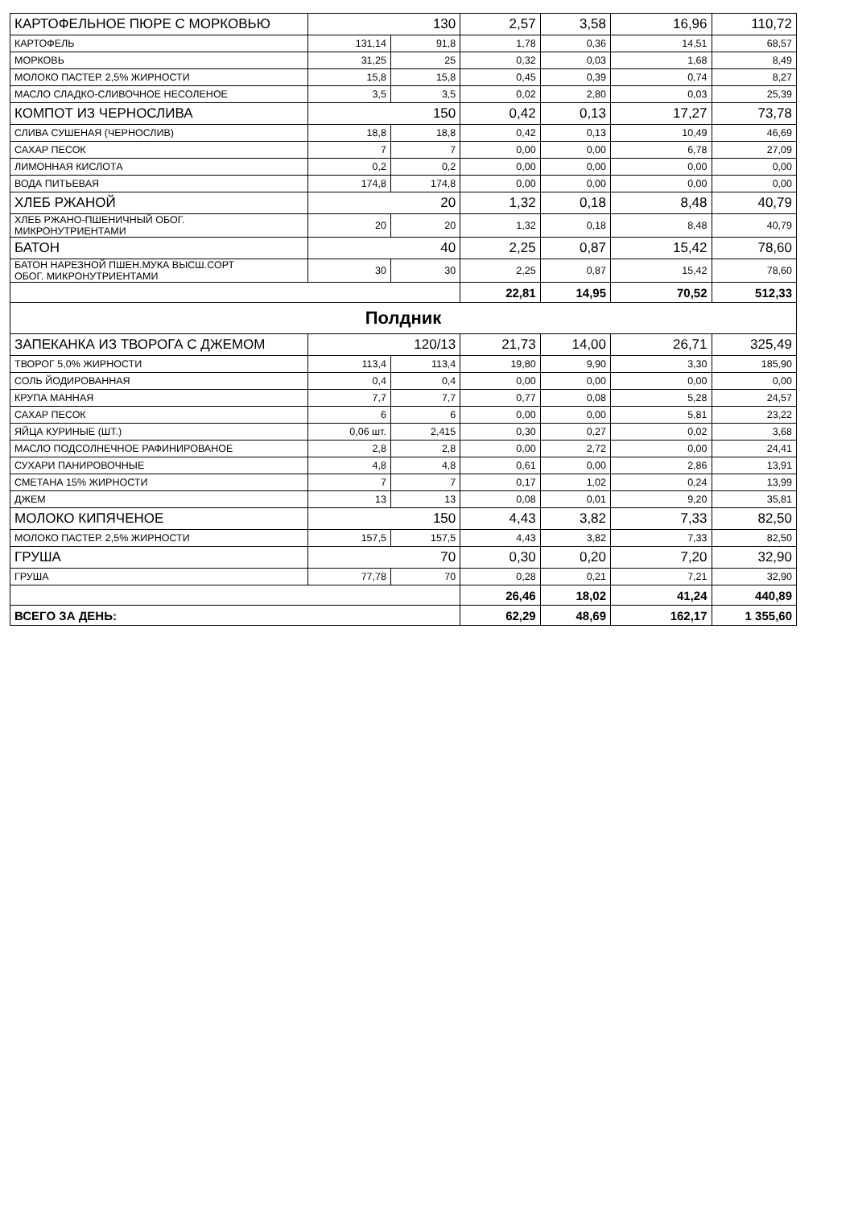| КАРТОФЕЛЬНОЕ ПЮРЕ С МОРКОВЬЮ | 130 | | 2,57 | 3,58 | 16,96 | 110,72 |
| КАРТОФЕЛЬ | 131,14 | 91,8 | 1,78 | 0,36 | 14,51 | 68,57 |
| МОРКОВЬ | 31,25 | 25 | 0,32 | 0,03 | 1,68 | 8,49 |
| МОЛОКО ПАСТЕР. 2,5% ЖИРНОСТИ | 15,8 | 15,8 | 0,45 | 0,39 | 0,74 | 8,27 |
| МАСЛО СЛАДКО-СЛИВОЧНОЕ НЕСОЛЕНОЕ | 3,5 | 3,5 | 0,02 | 2,80 | 0,03 | 25,39 |
| КОМПОТ ИЗ ЧЕРНОСЛИВА | 150 | | 0,42 | 0,13 | 17,27 | 73,78 |
| СЛИВА СУШЕНАЯ (ЧЕРНОСЛИВ) | 18,8 | 18,8 | 0,42 | 0,13 | 10,49 | 46,69 |
| САХАР ПЕСОК | 7 | 7 | 0,00 | 0,00 | 6,78 | 27,09 |
| ЛИМОННАЯ КИСЛОТА | 0,2 | 0,2 | 0,00 | 0,00 | 0,00 | 0,00 |
| ВОДА ПИТЬЕВАЯ | 174,8 | 174,8 | 0,00 | 0,00 | 0,00 | 0,00 |
| ХЛЕБ РЖАНОЙ | 20 | | 1,32 | 0,18 | 8,48 | 40,79 |
| ХЛЕБ РЖАНО-ПШЕНИЧНЫЙ ОБОГ. МИКРОНУТРИЕНТАМИ | 20 | 20 | 1,32 | 0,18 | 8,48 | 40,79 |
| БАТОН | 40 | | 2,25 | 0,87 | 15,42 | 78,60 |
| БАТОН НАРЕЗНОЙ ПШЕН.МУКА ВЫСШ.СОРТ ОБОГ. МИКРОНУТРИЕНТАМИ | 30 | 30 | 2,25 | 0,87 | 15,42 | 78,60 |
| | | | 22,81 | 14,95 | 70,52 | 512,33 |
| Полдник | | | | | | |
| ЗАПЕКАНКА ИЗ ТВОРОГА С ДЖЕМОМ | 120/13 | | 21,73 | 14,00 | 26,71 | 325,49 |
| ТВОРОГ 5,0% ЖИРНОСТИ | 113,4 | 113,4 | 19,80 | 9,90 | 3,30 | 185,90 |
| СОЛЬ ЙОДИРОВАННАЯ | 0,4 | 0,4 | 0,00 | 0,00 | 0,00 | 0,00 |
| КРУПА МАННАЯ | 7,7 | 7,7 | 0,77 | 0,08 | 5,28 | 24,57 |
| САХАР ПЕСОК | 6 | 6 | 0,00 | 0,00 | 5,81 | 23,22 |
| ЯЙЦА КУРИНЫЕ (ШТ.) | 0,06 шт. | 2,415 | 0,30 | 0,27 | 0,02 | 3,68 |
| МАСЛО ПОДСОЛНЕЧНОЕ РАФИНИРОВАНОЕ | 2,8 | 2,8 | 0,00 | 2,72 | 0,00 | 24,41 |
| СУХАРИ ПАНИРОВОЧНЫЕ | 4,8 | 4,8 | 0,61 | 0,00 | 2,86 | 13,91 |
| СМЕТАНА 15% ЖИРНОСТИ | 7 | 7 | 0,17 | 1,02 | 0,24 | 13,99 |
| ДЖЕМ | 13 | 13 | 0,08 | 0,01 | 9,20 | 35,81 |
| МОЛОКО КИПЯЧЕНОЕ | 150 | | 4,43 | 3,82 | 7,33 | 82,50 |
| МОЛОКО ПАСТЕР. 2,5% ЖИРНОСТИ | 157,5 | 157,5 | 4,43 | 3,82 | 7,33 | 82,50 |
| ГРУША | 70 | | 0,30 | 0,20 | 7,20 | 32,90 |
| ГРУША | 77,78 | 70 | 0,28 | 0,21 | 7,21 | 32,90 |
| | | | 26,46 | 18,02 | 41,24 | 440,89 |
| ВСЕГО ЗА ДЕНЬ: | | | 62,29 | 48,69 | 162,17 | 1 355,60 |